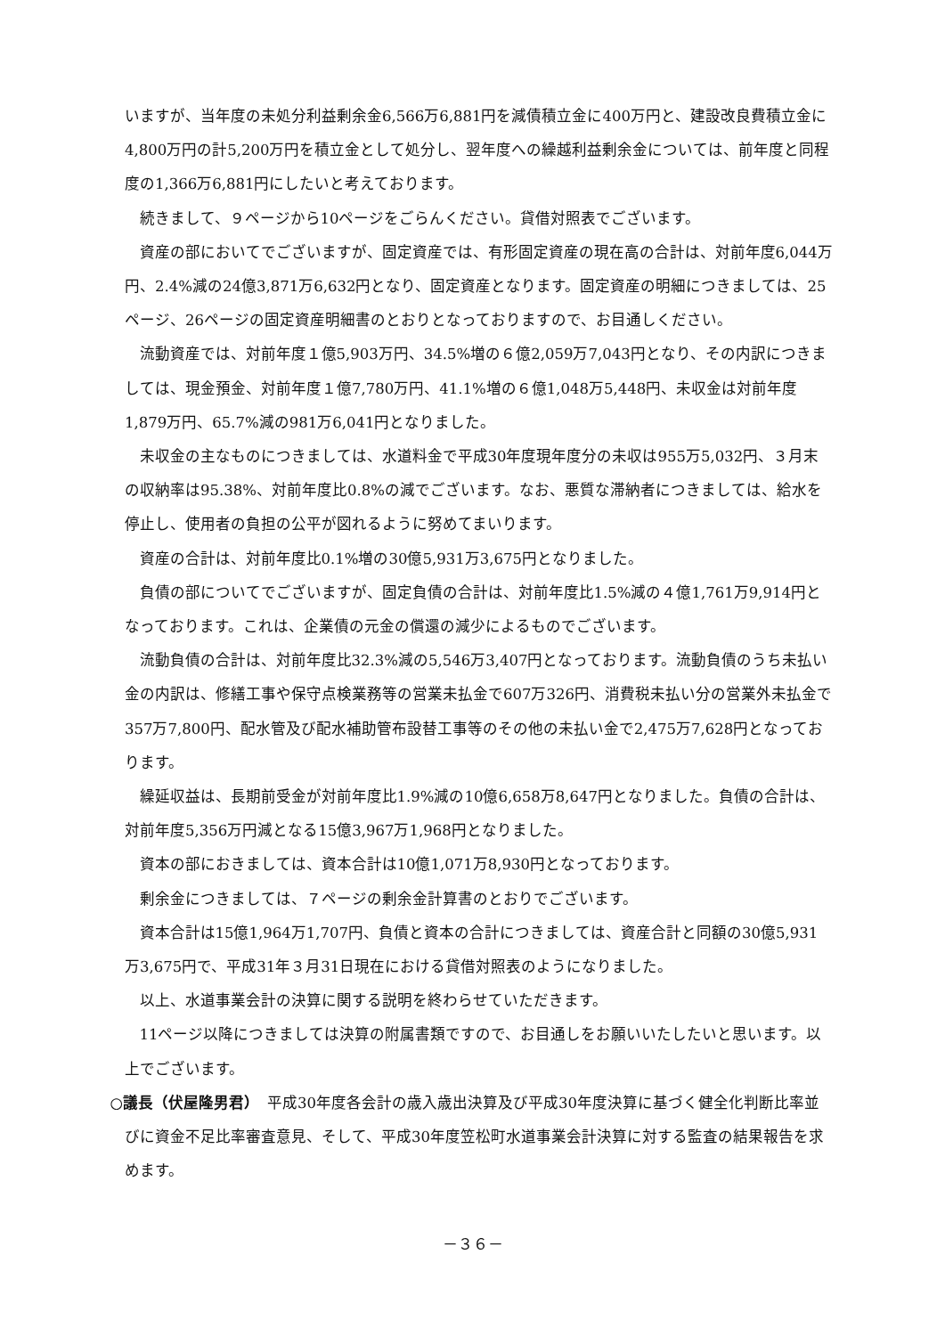いますが、当年度の未処分利益剰余金6,566万6,881円を減債積立金に400万円と、建設改良費積立金に4,800万円の計5,200万円を積立金として処分し、翌年度への繰越利益剰余金については、前年度と同程度の1,366万6,881円にしたいと考えております。
続きまして、９ページから10ページをごらんください。貸借対照表でございます。
資産の部においてでございますが、固定資産では、有形固定資産の現在高の合計は、対前年度6,044万円、2.4%減の24億3,871万6,632円となり、固定資産となります。固定資産の明細につきましては、25ページ、26ページの固定資産明細書のとおりとなっておりますので、お目通しください。
流動資産では、対前年度１億5,903万円、34.5%増の６億2,059万7,043円となり、その内訳につきましては、現金預金、対前年度１億7,780万円、41.1%増の６億1,048万5,448円、未収金は対前年度1,879万円、65.7%減の981万6,041円となりました。
未収金の主なものにつきましては、水道料金で平成30年度現年度分の未収は955万5,032円、３月末の収納率は95.38%、対前年度比0.8%の減でございます。なお、悪質な滞納者につきましては、給水を停止し、使用者の負担の公平が図れるように努めてまいります。
資産の合計は、対前年度比0.1%増の30億5,931万3,675円となりました。
負債の部についてでございますが、固定負債の合計は、対前年度比1.5%減の４億1,761万9,914円となっております。これは、企業債の元金の償還の減少によるものでございます。
流動負債の合計は、対前年度比32.3%減の5,546万3,407円となっております。流動負債のうち未払い金の内訳は、修繕工事や保守点検業務等の営業未払金で607万326円、消費税未払い分の営業外未払金で357万7,800円、配水管及び配水補助管布設替工事等のその他の未払い金で2,475万7,628円となっております。
繰延収益は、長期前受金が対前年度比1.9%減の10億6,658万8,647円となりました。負債の合計は、対前年度5,356万円減となる15億3,967万1,968円となりました。
資本の部におきましては、資本合計は10億1,071万8,930円となっております。
剰余金につきましては、７ページの剰余金計算書のとおりでございます。
資本合計は15億1,964万1,707円、負債と資本の合計につきましては、資産合計と同額の30億5,931万3,675円で、平成31年３月31日現在における貸借対照表のようになりました。
以上、水道事業会計の決算に関する説明を終わらせていただきます。
11ページ以降につきましては決算の附属書類ですので、お目通しをお願いいたしたいと思います。以上でございます。
○議長（伏屋隆男君）　平成30年度各会計の歳入歳出決算及び平成30年度決算に基づく健全化判断比率並びに資金不足比率審査意見、そして、平成30年度笠松町水道事業会計決算に対する監査の結果報告を求めます。
－３６－